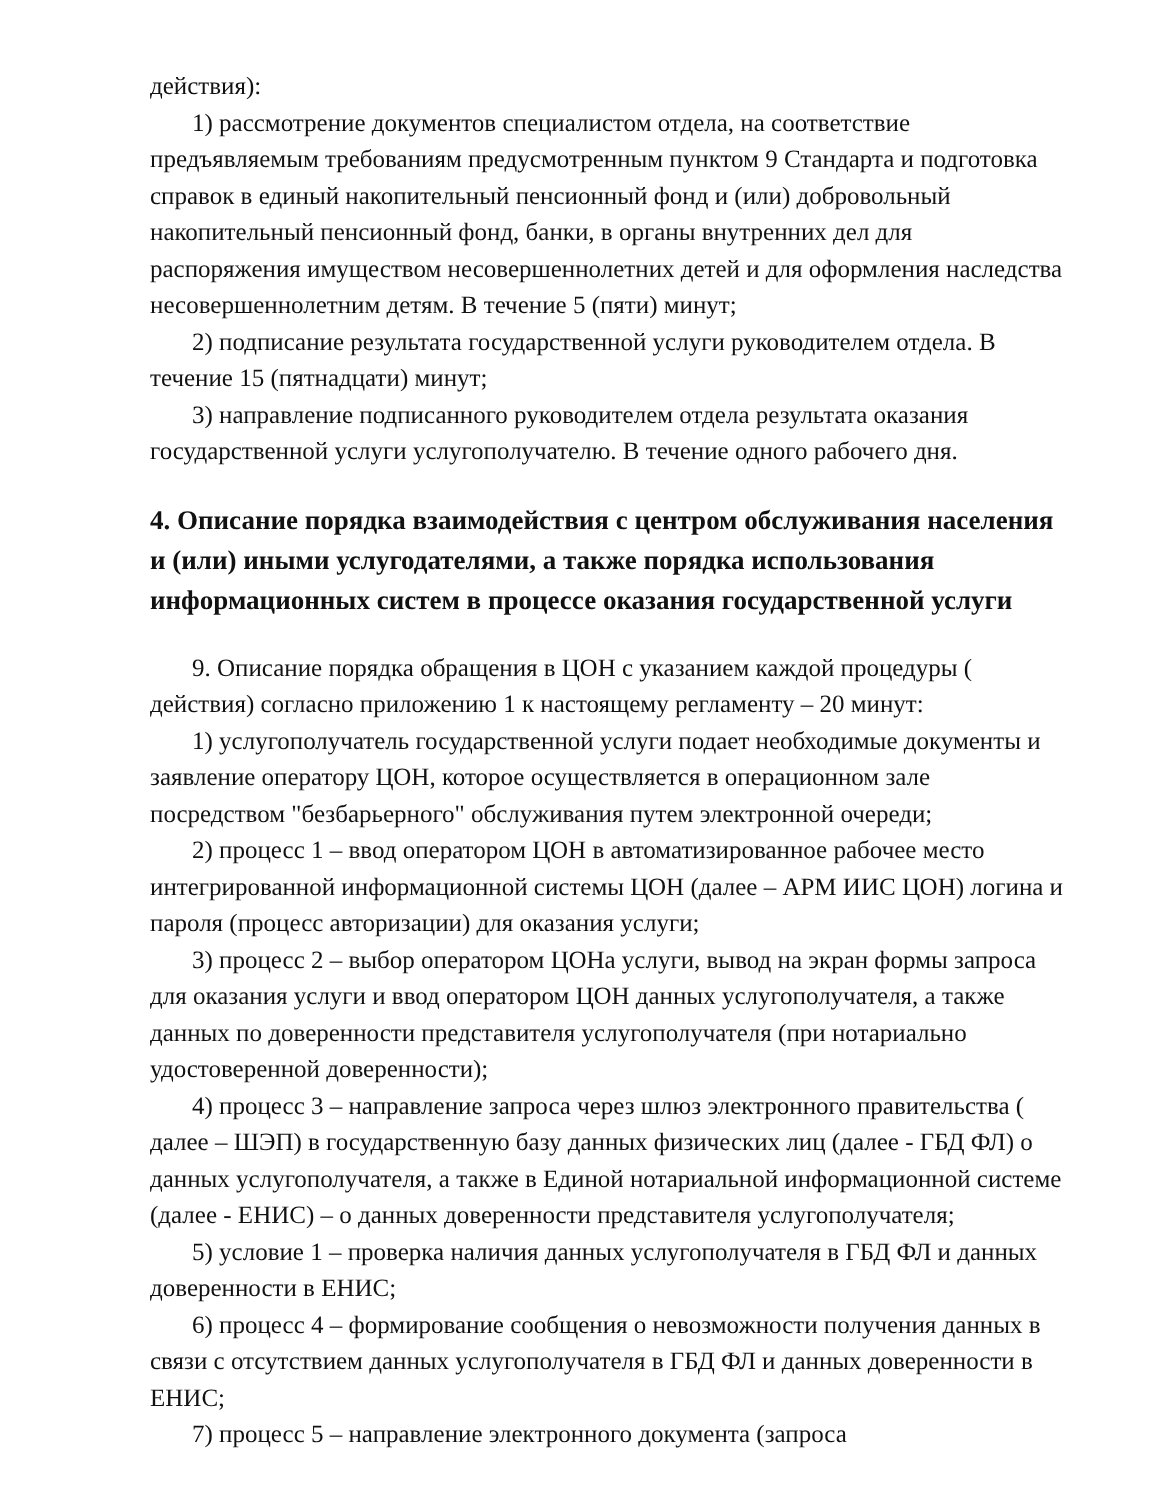действия):
1) рассмотрение документов специалистом отдела, на соответствие предъявляемым требованиям предусмотренным пунктом 9 Стандарта и подготовка справок в единый накопительный пенсионный фонд и (или) добровольный накопительный пенсионный фонд, банки, в органы внутренних дел для распоряжения имуществом несовершеннолетних детей и для оформления наследства несовершеннолетним детям. В течение 5 (пяти) минут;
2) подписание результата государственной услуги руководителем отдела. В течение 15 (пятнадцати) минут;
3) направление подписанного руководителем отдела результата оказания государственной услуги услугополучателю. В течение одного рабочего дня.
4. Описание порядка взаимодействия с центром обслуживания населения и (или) иными услугодателями, а также порядка использования информационных систем в процессе оказания государственной услуги
9. Описание порядка обращения в ЦОН с указанием каждой процедуры ( действия) согласно приложению 1 к настоящему регламенту – 20 минут:
1) услугополучатель государственной услуги подает необходимые документы и заявление оператору ЦОН, которое осуществляется в операционном зале посредством "безбарьерного" обслуживания путем электронной очереди;
2) процесс 1 – ввод оператором ЦОН в автоматизированное рабочее место интегрированной информационной системы ЦОН (далее – АРМ ИИС ЦОН) логина и пароля (процесс авторизации) для оказания услуги;
3) процесс 2 – выбор оператором ЦОНа услуги, вывод на экран формы запроса для оказания услуги и ввод оператором ЦОН данных услугополучателя, а также данных по доверенности представителя услугополучателя (при нотариально удостоверенной доверенности);
4) процесс 3 – направление запроса через шлюз электронного правительства ( далее – ШЭП) в государственную базу данных физических лиц (далее - ГБД ФЛ) о данных услугополучателя, а также в Единой нотариальной информационной системе (далее - ЕНИС) – о данных доверенности представителя услугополучателя;
5) условие 1 – проверка наличия данных услугополучателя в ГБД ФЛ и данных доверенности в ЕНИС;
6) процесс 4 – формирование сообщения о невозможности получения данных в связи с отсутствием данных услугополучателя в ГБД ФЛ и данных доверенности в ЕНИС;
7) процесс 5 – направление электронного документа (запроса